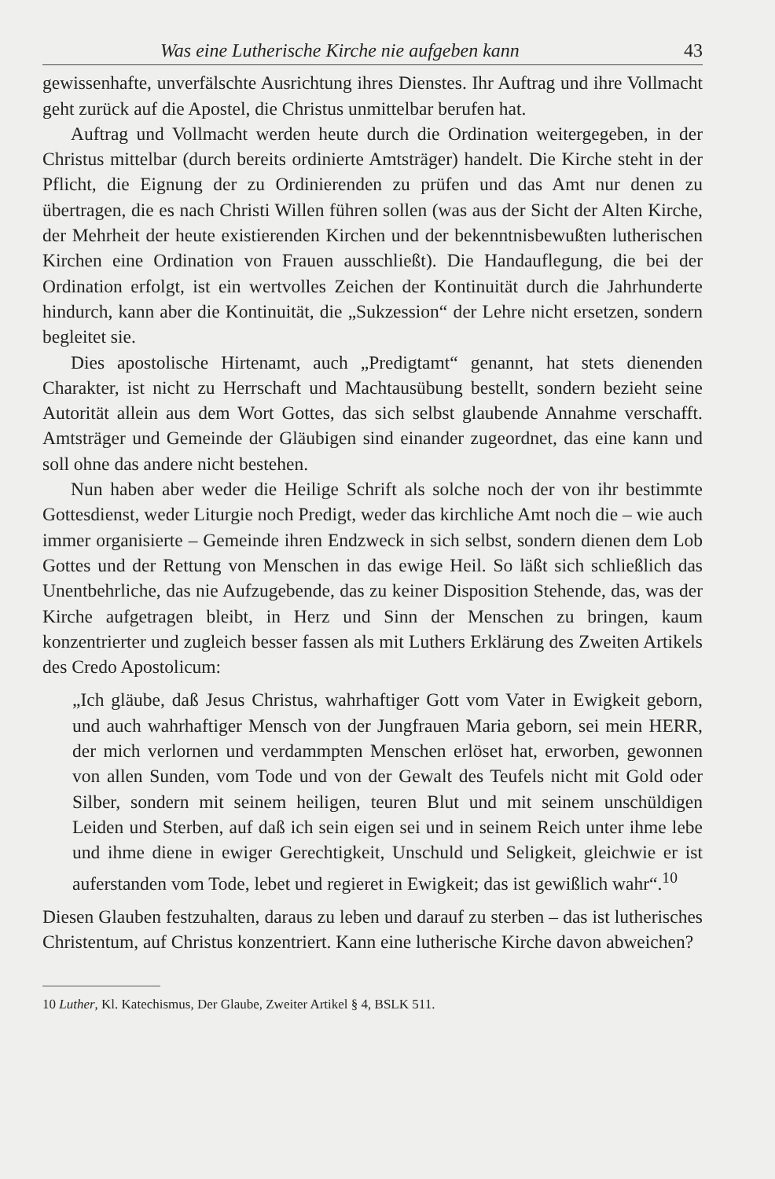Was eine Lutherische Kirche nie aufgeben kann 43
gewissenhafte, unverfälschte Ausrichtung ihres Dienstes. Ihr Auftrag und ihre Vollmacht geht zurück auf die Apostel, die Christus unmittelbar berufen hat.
Auftrag und Vollmacht werden heute durch die Ordination weitergegeben, in der Christus mittelbar (durch bereits ordinierte Amtsträger) handelt. Die Kirche steht in der Pflicht, die Eignung der zu Ordinierenden zu prüfen und das Amt nur denen zu übertragen, die es nach Christi Willen führen sollen (was aus der Sicht der Alten Kirche, der Mehrheit der heute existierenden Kirchen und der bekenntnisbewußten lutherischen Kirchen eine Ordination von Frauen ausschließt). Die Handauflegung, die bei der Ordination erfolgt, ist ein wertvolles Zeichen der Kontinuität durch die Jahrhunderte hindurch, kann aber die Kontinuität, die „Sukzession“ der Lehre nicht ersetzen, sondern begleitet sie.
Dies apostolische Hirtenamt, auch „Predigtamt“ genannt, hat stets dienenden Charakter, ist nicht zu Herrschaft und Machtausübung bestellt, sondern bezieht seine Autorität allein aus dem Wort Gottes, das sich selbst glaubende Annahme verschafft. Amtsträger und Gemeinde der Gläubigen sind einander zugeordnet, das eine kann und soll ohne das andere nicht bestehen.
Nun haben aber weder die Heilige Schrift als solche noch der von ihr bestimmte Gottesdienst, weder Liturgie noch Predigt, weder das kirchliche Amt noch die – wie auch immer organisierte – Gemeinde ihren Endzweck in sich selbst, sondern dienen dem Lob Gottes und der Rettung von Menschen in das ewige Heil. So läßt sich schließlich das Unentbehrliche, das nie Aufzugebende, das zu keiner Disposition Stehende, das, was der Kirche aufgetragen bleibt, in Herz und Sinn der Menschen zu bringen, kaum konzentrierter und zugleich besser fassen als mit Luthers Erklärung des Zweiten Artikels des Credo Apostolicum:
„Ich gläube, daß Jesus Christus, wahrhaftiger Gott vom Vater in Ewigkeit geborn, und auch wahrhaftiger Mensch von der Jungfrauen Maria geborn, sei mein HERR, der mich verlornen und verdammpten Menschen erlöset hat, erworben, gewonnen von allen Sunden, vom Tode und von der Gewalt des Teufels nicht mit Gold oder Silber, sondern mit seinem heiligen, teuren Blut und mit seinem unschüldigen Leiden und Sterben, auf daß ich sein eigen sei und in seinem Reich unter ihme lebe und ihme diene in ewiger Gerechtigkeit, Unschuld und Seligkeit, gleichwie er ist auferstanden vom Tode, lebet und regieret in Ewigkeit; das ist gewißlich wahr“.<sup>10</sup>
Diesen Glauben festzuhalten, daraus zu leben und darauf zu sterben – das ist lutherisches Christentum, auf Christus konzentriert. Kann eine lutherische Kirche davon abweichen?
10 Luther, Kl. Katechismus, Der Glaube, Zweiter Artikel § 4, BSLK 511.